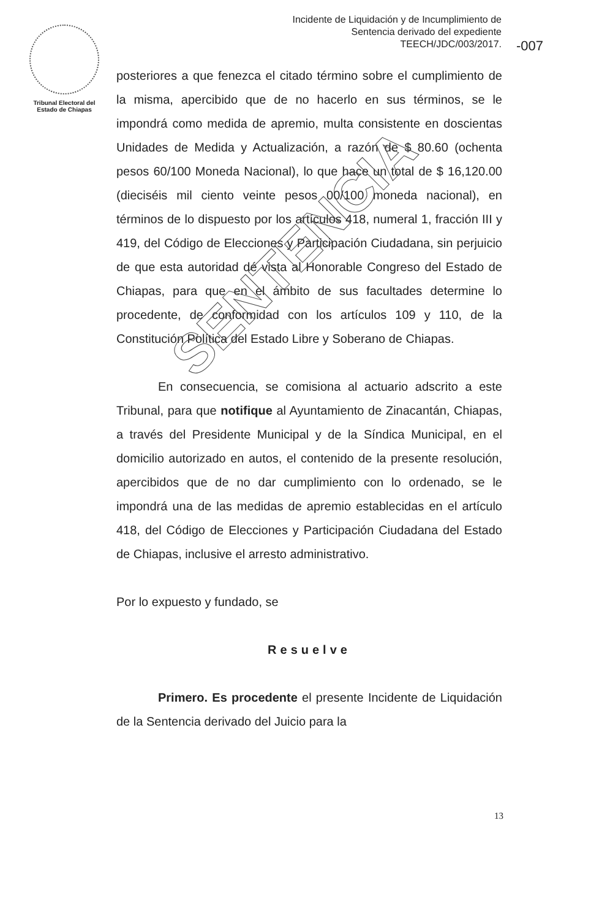Incidente de Liquidación y de Incumplimiento de
Sentencia derivado del expediente
TEECH/JDC/003/2017.
-007
Tribunal Electoral del
Estado de Chiapas
posteriores a que fenezca el citado término sobre el cumplimiento de la misma, apercibido que de no hacerlo en sus términos, se le impondrá como medida de apremio, multa consistente en doscientas Unidades de Medida y Actualización, a razón de $ 80.60 (ochenta pesos 60/100 Moneda Nacional), lo que hace un total de $ 16,120.00 (dieciséis mil ciento veinte pesos 00/100 moneda nacional), en términos de lo dispuesto por los artículos 418, numeral 1, fracción III y 419, del Código de Elecciones y Participación Ciudadana, sin perjuicio de que esta autoridad dé vista al Honorable Congreso del Estado de Chiapas, para que en el ámbito de sus facultades determine lo procedente, de conformidad con los artículos 109 y 110, de la Constitución Política del Estado Libre y Soberano de Chiapas.
En consecuencia, se comisiona al actuario adscrito a este Tribunal, para que notifique al Ayuntamiento de Zinacantán, Chiapas, a través del Presidente Municipal y de la Síndica Municipal, en el domicilio autorizado en autos, el contenido de la presente resolución, apercibidos que de no dar cumplimiento con lo ordenado, se le impondrá una de las medidas de apremio establecidas en el artículo 418, del Código de Elecciones y Participación Ciudadana del Estado de Chiapas, inclusive el arresto administrativo.
Por lo expuesto y fundado, se
Resuelve
Primero. Es procedente el presente Incidente de Liquidación de la Sentencia derivado del Juicio para la
SENTENCIA
13